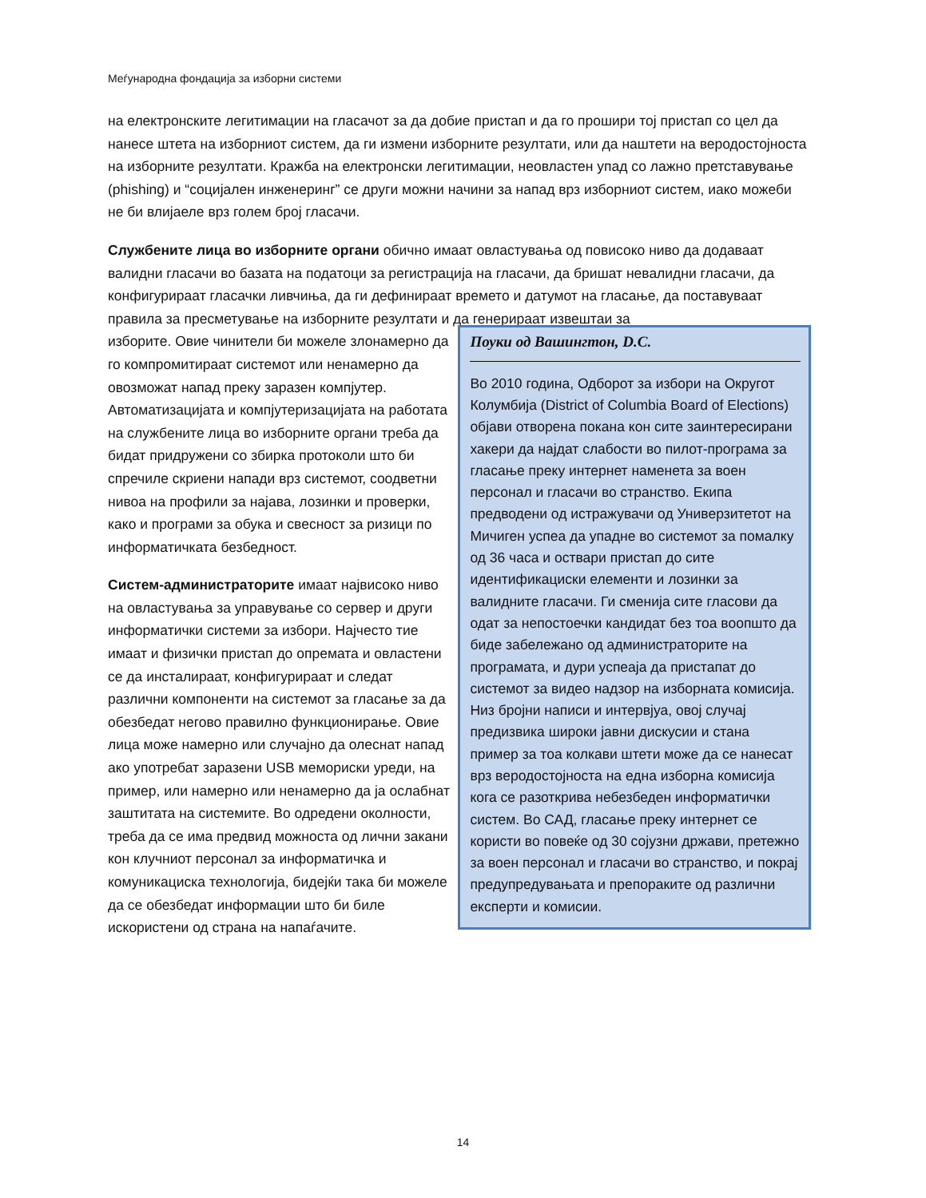Меѓународна фондација за изборни системи
на електронските легитимации на гласачот за да добие пристап и да го прошири тој пристап со цел да нанесе штета на изборниот систем, да ги измени изборните резултати, или да наштети на веродостојноста на изборните резултати. Кражба на електронски легитимации, неовластен упад со лажно претставување (phishing) и “социјален инженеринг” се други можни начини за напад врз изборниот систем, иако можеби не би влијаеле врз голем број гласачи.
Службените лица во изборните органи обично имаат овластувања од повисоко ниво да додаваат валидни гласачи во базата на податоци за регистрација на гласачи, да бришат невалидни гласачи, да конфигурираат гласачки ливчиња, да ги дефинираат времето и датумот на гласање, да поставуваат правила за пресметување на изборните резултати и да генерираат извештаи за
изборите. Овие чинители би можеле злонамерно да го компромитираат системот или ненамерно да овозможат напад преку заразен компјутер. Автоматизацијата и компјутеризацијата на работата на службените лица во изборните органи треба да бидат придружени со збирка протоколи што би спречиле скриени напади врз системот, соодветни нивоа на профили за најава, лозинки и проверки, како и програми за обука и свесност за ризици по информатичката безбедност.
Систем-администраторите имаат највисоко ниво на овластувања за управување со сервер и други информатички системи за избори. Најчесто тие имаат и физички пристап до опремата и овластени се да инсталираат, конфигурираат и следат различни компоненти на системот за гласање за да обезбедат негово правилно функционирање. Овие лица може намерно или случајно да олеснат напад ако употребат заразени USB мемориски уреди, на пример, или намерно или ненамерно да ја ослабнат заштитата на системите. Во одредени околности, треба да се има предвид можноста од лични закани кон клучниот персонал за информатичка и комуникациска технологија, бидејќи така би можеле да се обезбедат информации што би биле искористени од страна на напаѓачите.
Поуки од Вашингтон, D.C.
Во 2010 година, Одборот за избори на Округот Колумбија (District of Columbia Board of Elections) објави отворена покана кон сите заинтересирани хакери да најдат слабости во пилот-програма за гласање преку интернет наменета за воен персонал и гласачи во странство. Екипа предводени од истражувачи од Универзитетот на Мичиген успеа да упадне во системот за помалку од 36 часа и оствари пристап до сите идентификациски елементи и лозинки за валидните гласачи. Ги сменија сите гласови да одат за непостоечки кандидат без тоа воопшто да биде забележано од администраторите на програмата, и дури успеаја да пристапат до системот за видео надзор на изборната комисија. Низ бројни написи и интервјуа, овој случај предизвика широки јавни дискусии и стана пример за тоа колкави штети може да се нанесат врз веродостојноста на една изборна комисија кога се разоткрива небезбеден информатички систем. Во САД, гласање преку интернет се користи во повеќе од 30 сојузни држави, претежно за воен персонал и гласачи во странство, и покрај предупредувањата и препораките од различни експерти и комисии.
14